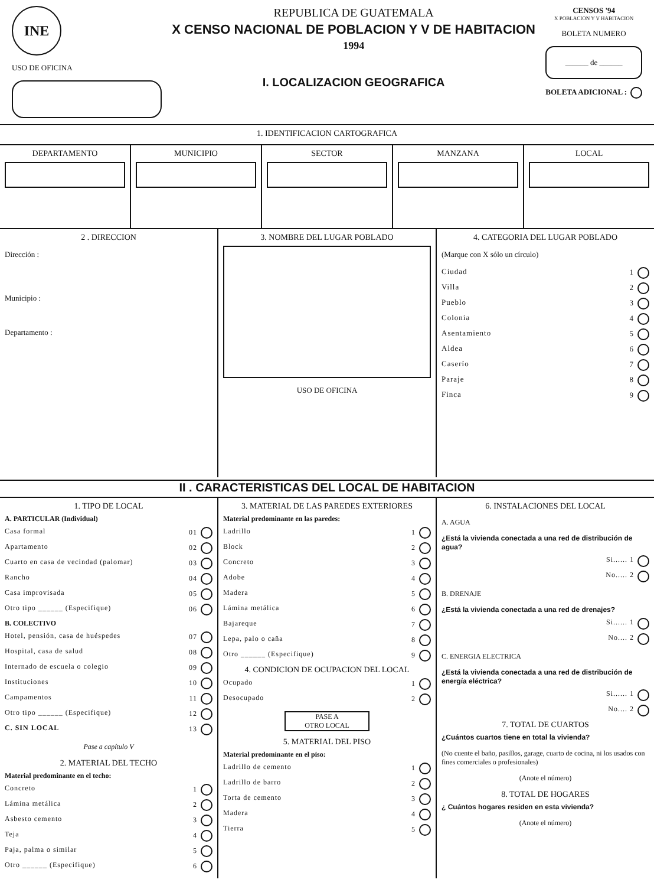INE
USO DE OFICINA
REPUBLICA DE GUATEMALA
X CENSO NACIONAL DE POBLACION Y V DE HABITACION
1994
I. LOCALIZACION GEOGRAFICA
CENSOS '94
X POBLACION Y V HABITACION
BOLETA NUMERO
______ de ______
BOLETA ADICIONAL :
1. IDENTIFICACION CARTOGRAFICA
DEPARTAMENTO MUNICIPIO SECTOR MANZANA LOCAL
2 . DIRECCION
Dirección :
Municipio :
Departamento :
3. NOMBRE DEL LUGAR POBLADO
USO DE OFICINA
4. CATEGORIA DEL LUGAR POBLADO
(Marque con X sólo un círculo)
Ciudad 1
Villa 2
Pueblo 3
Colonia 4
Asentamiento 5
Aldea 6
Caserío 7
Paraje 8
Finca 9
II . CARACTERISTICAS DEL LOCAL DE HABITACION
1. TIPO DE LOCAL
A. PARTICULAR (Individual)
Casa formal 01
Apartamento 02
Cuarto en casa de vecindad (palomar) 03
Rancho 04
Casa improvisada 05
Otro tipo ______ (Especifique) 06
B. COLECTIVO
Hotel, pensión, casa de huéspedes 07
Hospital, casa de salud 08
Internado de escuela o colegio 09
Instituciones 10
Campamentos 11
Otro tipo ______ (Especifique) 12
C. SIN LOCAL 13
Pase a capítulo V
2. MATERIAL DEL TECHO
Material predominante en el techo:
Concreto 1
Lámina metálica 2
Asbesto cemento 3
Teja 4
Paja, palma o similar 5
Otro ______ (Especifique) 6
3. MATERIAL DE LAS PAREDES EXTERIORES
Material predominante en las paredes:
Ladrillo 1
Block 2
Concreto 3
Adobe 4
Madera 5
Lámina metálica 6
Bajareque 7
Lepa, palo o caña 8
Otro ______ (Especifique) 9
4. CONDICION DE OCUPACION DEL LOCAL
Ocupado 1
Desocupado 2
PASE A
OTRO LOCAL
5. MATERIAL DEL PISO
Material predominante en el piso:
Ladrillo de cemento 1
Ladrillo de barro 2
Torta de cemento 3
Madera 4
Tierra 5
6. INSTALACIONES DEL LOCAL
A. AGUA
¿Está la vivienda conectada a una red de distribución de agua?
Si...... 1
No..... 2
B. DRENAJE
¿Está la vivienda conectada a una red de drenajes?
Si...... 1
No.... 2
C. ENERGIA ELECTRICA
¿Está la vivienda conectada a una red de distribución de energía eléctrica?
Si...... 1
No.... 2
7. TOTAL DE CUARTOS
¿Cuántos cuartos tiene en total la vivienda?
(No cuente el baño, pasillos, garage, cuarto de cocina, ni los usados con fines comerciales o profesionales)
(Anote el número)
8. TOTAL DE HOGARES
¿ Cuántos hogares residen en esta vivienda?
(Anote el número)